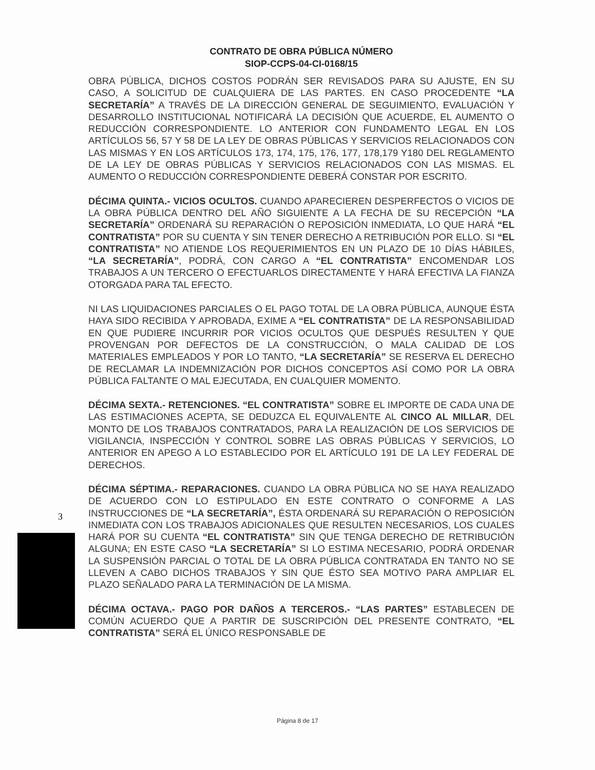CONTRATO DE OBRA PÚBLICA NÚMERO
SIOP-CCPS-04-CI-0168/15
OBRA PÚBLICA, DICHOS COSTOS PODRÁN SER REVISADOS PARA SU AJUSTE, EN SU CASO, A SOLICITUD DE CUALQUIERA DE LAS PARTES. EN CASO PROCEDENTE “LA SECRETARÍA” A TRAVÉS DE LA DIRECCIÓN GENERAL DE SEGUIMIENTO, EVALUACIÓN Y DESARROLLO INSTITUCIONAL NOTIFICARÁ LA DECISIÓN QUE ACUERDE, EL AUMENTO O REDUCCIÓN CORRESPONDIENTE. LO ANTERIOR CON FUNDAMENTO LEGAL EN LOS ARTÍCULOS 56, 57 Y 58 DE LA LEY DE OBRAS PÚBLICAS Y SERVICIOS RELACIONADOS CON LAS MISMAS Y EN LOS ARTÍCULOS 173, 174, 175, 176, 177, 178,179 Y180 DEL REGLAMENTO DE LA LEY DE OBRAS PÚBLICAS Y SERVICIOS RELACIONADOS CON LAS MISMAS. EL AUMENTO O REDUCCIÓN CORRESPONDIENTE DEBERÁ CONSTAR POR ESCRITO.
DÉCIMA QUINTA.- VICIOS OCULTOS. CUANDO APARECIEREN DESPERFECTOS O VICIOS DE LA OBRA PÚBLICA DENTRO DEL AÑO SIGUIENTE A LA FECHA DE SU RECEPCIÓN “LA SECRETARÍA” ORDENARÁ SU REPARACIÓN O REPOSICIÓN INMEDIATA, LO QUE HARÁ “EL CONTRATISTA” POR SU CUENTA Y SIN TENER DERECHO A RETRIBUCIÓN POR ELLO. SI “EL CONTRATISTA” NO ATIENDE LOS REQUERIMIENTOS EN UN PLAZO DE 10 DÍAS HÁBILES, “LA SECRETARÍA”, PODRÁ, CON CARGO A “EL CONTRATISTA” ENCOMENDAR LOS TRABAJOS A UN TERCERO O EFECTUARLOS DIRECTAMENTE Y HARÁ EFECTIVA LA FIANZA OTORGADA PARA TAL EFECTO.
NI LAS LIQUIDACIONES PARCIALES O EL PAGO TOTAL DE LA OBRA PÚBLICA, AUNQUE ÉSTA HAYA SIDO RECIBIDA Y APROBADA, EXIME A “EL CONTRATISTA” DE LA RESPONSABILIDAD EN QUE PUDIERE INCURRIR POR VICIOS OCULTOS QUE DESPUÉS RESULTEN Y QUE PROVENGAN POR DEFECTOS DE LA CONSTRUCCIÓN, O MALA CALIDAD DE LOS MATERIALES EMPLEADOS Y POR LO TANTO, “LA SECRETARÍA” SE RESERVA EL DERECHO DE RECLAMAR LA INDEMNIZACIÓN POR DICHOS CONCEPTOS ASÍ COMO POR LA OBRA PÚBLICA FALTANTE O MAL EJECUTADA, EN CUALQUIER MOMENTO.
DÉCIMA SEXTA.- RETENCIONES. “EL CONTRATISTA” SOBRE EL IMPORTE DE CADA UNA DE LAS ESTIMACIONES ACEPTA, SE DEDUZCA EL EQUIVALENTE AL CINCO AL MILLAR, DEL MONTO DE LOS TRABAJOS CONTRATADOS, PARA LA REALIZACIÓN DE LOS SERVICIOS DE VIGILANCIA, INSPECCIÓN Y CONTROL SOBRE LAS OBRAS PÚBLICAS Y SERVICIOS, LO ANTERIOR EN APEGO A LO ESTABLECIDO POR EL ARTÍCULO 191 DE LA LEY FEDERAL DE DERECHOS.
DÉCIMA SÉPTIMA.- REPARACIONES. CUANDO LA OBRA PÚBLICA NO SE HAYA REALIZADO DE ACUERDO CON LO ESTIPULADO EN ESTE CONTRATO O CONFORME A LAS INSTRUCCIONES DE “LA SECRETARÍA”, ÉSTA ORDENARÁ SU REPARACIÓN O REPOSICIÓN INMEDIATA CON LOS TRABAJOS ADICIONALES QUE RESULTEN NECESARIOS, LOS CUALES HARÁ POR SU CUENTA “EL CONTRATISTA” SIN QUE TENGA DERECHO DE RETRIBUCIÓN ALGUNA; EN ESTE CASO “LA SECRETARÍA” SI LO ESTIMA NECESARIO, PODRÁ ORDENAR LA SUSPENSIÓN PARCIAL O TOTAL DE LA OBRA PÚBLICA CONTRATADA EN TANTO NO SE LLEVEN A CABO DICHOS TRABAJOS Y SIN QUE ÉSTO SEA MOTIVO PARA AMPLIAR EL PLAZO SEÑALADO PARA LA TERMINACIÓN DE LA MISMA.
DÉCIMA OCTAVA.- PAGO POR DAÑOS A TERCEROS.- “LAS PARTES” ESTABLECEN DE COMÚN ACUERDO QUE A PARTIR DE SUSCRIPCIÓN DEL PRESENTE CONTRATO, “EL CONTRATISTA” SERÁ EL ÚNICO RESPONSABLE DE
3
Página 8 de 17